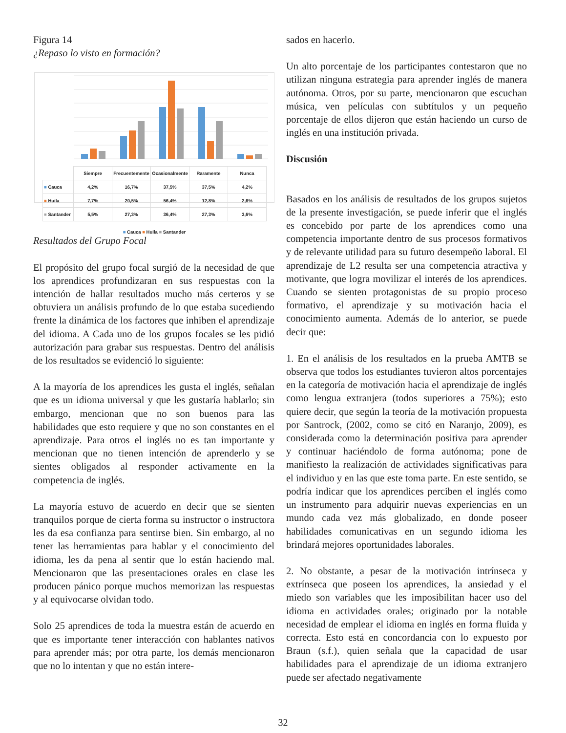Figura 14
¿Repaso lo visto en formación?
| | Siempre | Frecuentemente | Ocasionalmente | Raramente | Nunca |
| ■ Cauca | 4,2% | 16,7% | 37,5% | 37,5% | 4,2% |
| ■ Huila | 7,7% | 20,5% | 56,4% | 12,8% | 2,6% |
| ■ Santander | 5,5% | 27,3% | 36,4% | 27,3% | 3,6% |
■ Cauca ■ Huila ■ Santander
Resultados del Grupo Focal
El propósito del grupo focal surgió de la necesidad de que los aprendices profundizaran en sus respuestas con la intención de hallar resultados mucho más certeros y se obtuviera un análisis profundo de lo que estaba sucediendo frente la dinámica de los factores que inhiben el aprendizaje del idioma. A Cada uno de los grupos focales se les pidió autorización para grabar sus respuestas. Dentro del análisis de los resultados se evidenció lo siguiente:
A la mayoría de los aprendices les gusta el inglés, señalan que es un idioma universal y que les gustaría hablarlo; sin embargo, mencionan que no son buenos para las habilidades que esto requiere y que no son constantes en el aprendizaje. Para otros el inglés no es tan importante y mencionan que no tienen intención de aprenderlo y se sientes obligados al responder activamente en la competencia de inglés.
La mayoría estuvo de acuerdo en decir que se sienten tranquilos porque de cierta forma su instructor o instructora les da esa confianza para sentirse bien. Sin embargo, al no tener las herramientas para hablar y el conocimiento del idioma, les da pena al sentir que lo están haciendo mal. Mencionaron que las presentaciones orales en clase les producen pánico porque muchos memorizan las respuestas y al equivocarse olvidan todo.
Solo 25 aprendices de toda la muestra están de acuerdo en que es importante tener interacción con hablantes nativos para aprender más; por otra parte, los demás mencionaron que no lo intentan y que no están intere-
sados en hacerlo.
Un alto porcentaje de los participantes contestaron que no utilizan ninguna estrategia para aprender inglés de manera autónoma. Otros, por su parte, mencionaron que escuchan música, ven películas con subtítulos y un pequeño porcentaje de ellos dijeron que están haciendo un curso de inglés en una institución privada.
Discusión
Basados en los análisis de resultados de los grupos sujetos de la presente investigación, se puede inferir que el inglés es concebido por parte de los aprendices como una competencia importante dentro de sus procesos formativos y de relevante utilidad para su futuro desempeño laboral. El aprendizaje de L2 resulta ser una competencia atractiva y motivante, que logra movilizar el interés de los aprendices. Cuando se sienten protagonistas de su propio proceso formativo, el aprendizaje y su motivación hacia el conocimiento aumenta. Además de lo anterior, se puede decir que:
1. En el análisis de los resultados en la prueba AMTB se observa que todos los estudiantes tuvieron altos porcentajes en la categoría de motivación hacia el aprendizaje de inglés como lengua extranjera (todos superiores a 75%); esto quiere decir, que según la teoría de la motivación propuesta por Santrock, (2002, como se citó en Naranjo, 2009), es considerada como la determinación positiva para aprender y continuar haciéndolo de forma autónoma; pone de manifiesto la realización de actividades significativas para el individuo y en las que este toma parte. En este sentido, se podría indicar que los aprendices perciben el inglés como un instrumento para adquirir nuevas experiencias en un mundo cada vez más globalizado, en donde poseer habilidades comunicativas en un segundo idioma les brindará mejores oportunidades laborales.
2. No obstante, a pesar de la motivación intrínseca y extrínseca que poseen los aprendices, la ansiedad y el miedo son variables que les imposibilitan hacer uso del idioma en actividades orales; originado por la notable necesidad de emplear el idioma en inglés en forma fluida y correcta. Esto está en concordancia con lo expuesto por Braun (s.f.), quien señala que la capacidad de usar habilidades para el aprendizaje de un idioma extranjero puede ser afectado negativamente
32